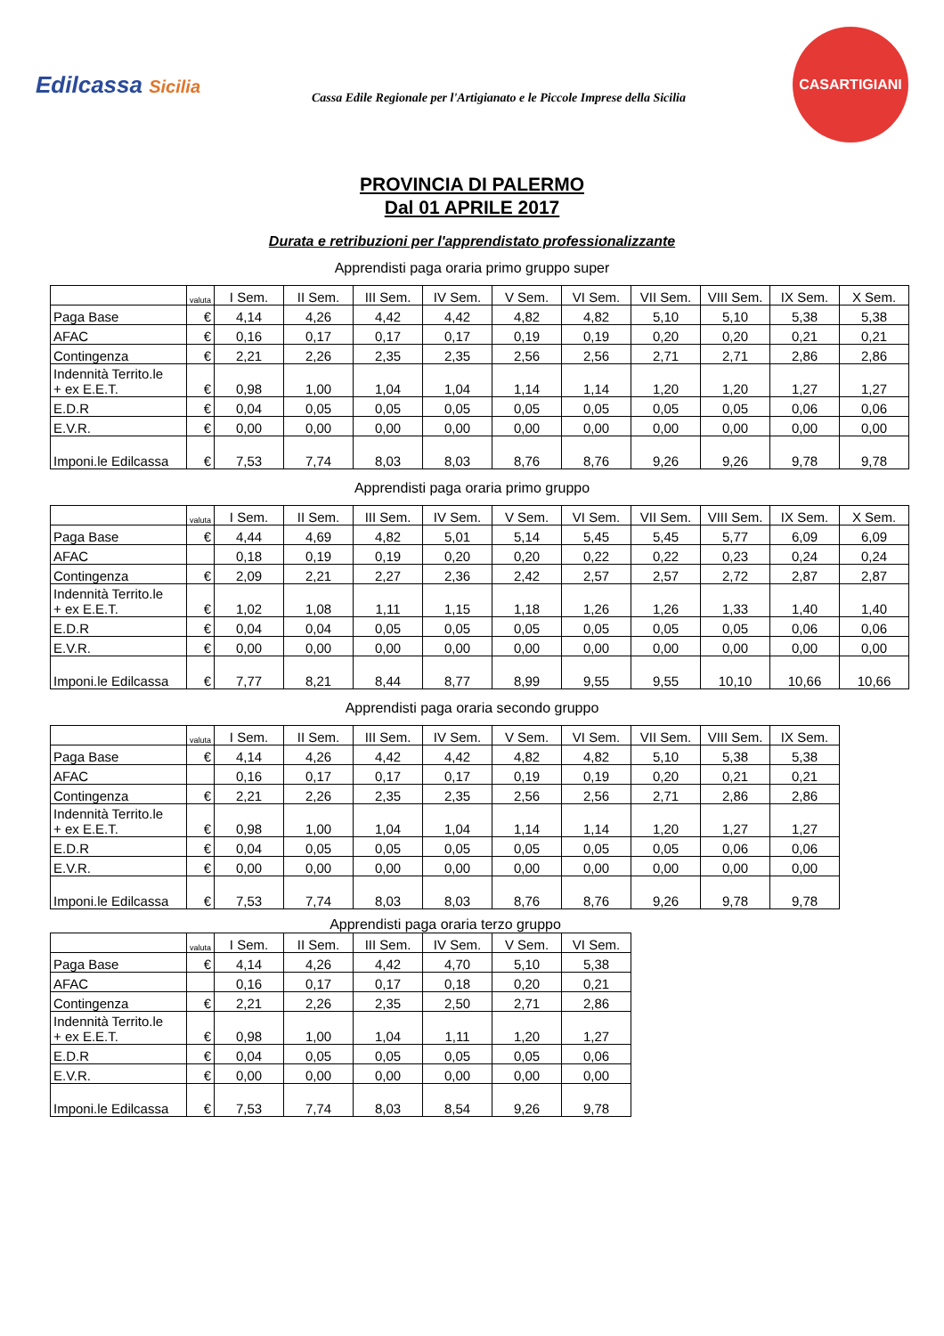Edilcassa Sicilia
Cassa Edile Regionale per l'Artigianato e le Piccole Imprese della Sicilia
CASARTIGIANI
PROVINCIA DI PALERMO
Dal 01 APRILE 2017
Durata e retribuzioni per l'apprendistato professionalizzante
Apprendisti paga oraria primo gruppo super
| | valuta | I Sem. | II Sem. | III Sem. | IV Sem. | V Sem. | VI Sem. | VII Sem. | VIII Sem. | IX Sem. | X Sem. |
| --- | --- | --- | --- | --- | --- | --- | --- | --- | --- | --- | --- |
| Paga Base | € | 4,14 | 4,26 | 4,42 | 4,42 | 4,82 | 4,82 | 5,10 | 5,10 | 5,38 | 5,38 |
| AFAC | € | 0,16 | 0,17 | 0,17 | 0,17 | 0,19 | 0,19 | 0,20 | 0,20 | 0,21 | 0,21 |
| Contingenza | € | 2,21 | 2,26 | 2,35 | 2,35 | 2,56 | 2,56 | 2,71 | 2,71 | 2,86 | 2,86 |
| Indennità Territo.le + ex E.E.T. | € | 0,98 | 1,00 | 1,04 | 1,04 | 1,14 | 1,14 | 1,20 | 1,20 | 1,27 | 1,27 |
| E.D.R | € | 0,04 | 0,05 | 0,05 | 0,05 | 0,05 | 0,05 | 0,05 | 0,05 | 0,06 | 0,06 |
| E.V.R. | € | 0,00 | 0,00 | 0,00 | 0,00 | 0,00 | 0,00 | 0,00 | 0,00 | 0,00 | 0,00 |
| Imponi.le Edilcassa | € | 7,53 | 7,74 | 8,03 | 8,03 | 8,76 | 8,76 | 9,26 | 9,26 | 9,78 | 9,78 |
Apprendisti paga oraria primo gruppo
| | valuta | I Sem. | II Sem. | III Sem. | IV Sem. | V Sem. | VI Sem. | VII Sem. | VIII Sem. | IX Sem. | X Sem. |
| --- | --- | --- | --- | --- | --- | --- | --- | --- | --- | --- | --- |
| Paga Base | € | 4,44 | 4,69 | 4,82 | 5,01 | 5,14 | 5,45 | 5,45 | 5,77 | 6,09 | 6,09 |
| AFAC | | 0,18 | 0,19 | 0,19 | 0,20 | 0,20 | 0,22 | 0,22 | 0,23 | 0,24 | 0,24 |
| Contingenza | € | 2,09 | 2,21 | 2,27 | 2,36 | 2,42 | 2,57 | 2,57 | 2,72 | 2,87 | 2,87 |
| Indennità Territo.le + ex E.E.T. | € | 1,02 | 1,08 | 1,11 | 1,15 | 1,18 | 1,26 | 1,26 | 1,33 | 1,40 | 1,40 |
| E.D.R | € | 0,04 | 0,04 | 0,05 | 0,05 | 0,05 | 0,05 | 0,05 | 0,05 | 0,06 | 0,06 |
| E.V.R. | € | 0,00 | 0,00 | 0,00 | 0,00 | 0,00 | 0,00 | 0,00 | 0,00 | 0,00 | 0,00 |
| Imponi.le Edilcassa | € | 7,77 | 8,21 | 8,44 | 8,77 | 8,99 | 9,55 | 9,55 | 10,10 | 10,66 | 10,66 |
Apprendisti paga oraria secondo gruppo
| | valuta | I Sem. | II Sem. | III Sem. | IV Sem. | V Sem. | VI Sem. | VII Sem. | VIII Sem. | IX Sem. |
| --- | --- | --- | --- | --- | --- | --- | --- | --- | --- | --- |
| Paga Base | € | 4,14 | 4,26 | 4,42 | 4,42 | 4,82 | 4,82 | 5,10 | 5,38 | 5,38 |
| AFAC | | 0,16 | 0,17 | 0,17 | 0,17 | 0,19 | 0,19 | 0,20 | 0,21 | 0,21 |
| Contingenza | € | 2,21 | 2,26 | 2,35 | 2,35 | 2,56 | 2,56 | 2,71 | 2,86 | 2,86 |
| Indennità Territo.le + ex E.E.T. | € | 0,98 | 1,00 | 1,04 | 1,04 | 1,14 | 1,14 | 1,20 | 1,27 | 1,27 |
| E.D.R | € | 0,04 | 0,05 | 0,05 | 0,05 | 0,05 | 0,05 | 0,05 | 0,06 | 0,06 |
| E.V.R. | € | 0,00 | 0,00 | 0,00 | 0,00 | 0,00 | 0,00 | 0,00 | 0,00 | 0,00 |
| Imponi.le Edilcassa | € | 7,53 | 7,74 | 8,03 | 8,03 | 8,76 | 8,76 | 9,26 | 9,78 | 9,78 |
Apprendisti paga oraria terzo gruppo
| | valuta | I Sem. | II Sem. | III Sem. | IV Sem. | V Sem. | VI Sem. |
| --- | --- | --- | --- | --- | --- | --- | --- |
| Paga Base | € | 4,14 | 4,26 | 4,42 | 4,70 | 5,10 | 5,38 |
| AFAC | | 0,16 | 0,17 | 0,17 | 0,18 | 0,20 | 0,21 |
| Contingenza | € | 2,21 | 2,26 | 2,35 | 2,50 | 2,71 | 2,86 |
| Indennità Territo.le + ex E.E.T. | € | 0,98 | 1,00 | 1,04 | 1,11 | 1,20 | 1,27 |
| E.D.R | € | 0,04 | 0,05 | 0,05 | 0,05 | 0,05 | 0,06 |
| E.V.R. | € | 0,00 | 0,00 | 0,00 | 0,00 | 0,00 | 0,00 |
| Imponi.le Edilcassa | € | 7,53 | 7,74 | 8,03 | 8,54 | 9,26 | 9,78 |